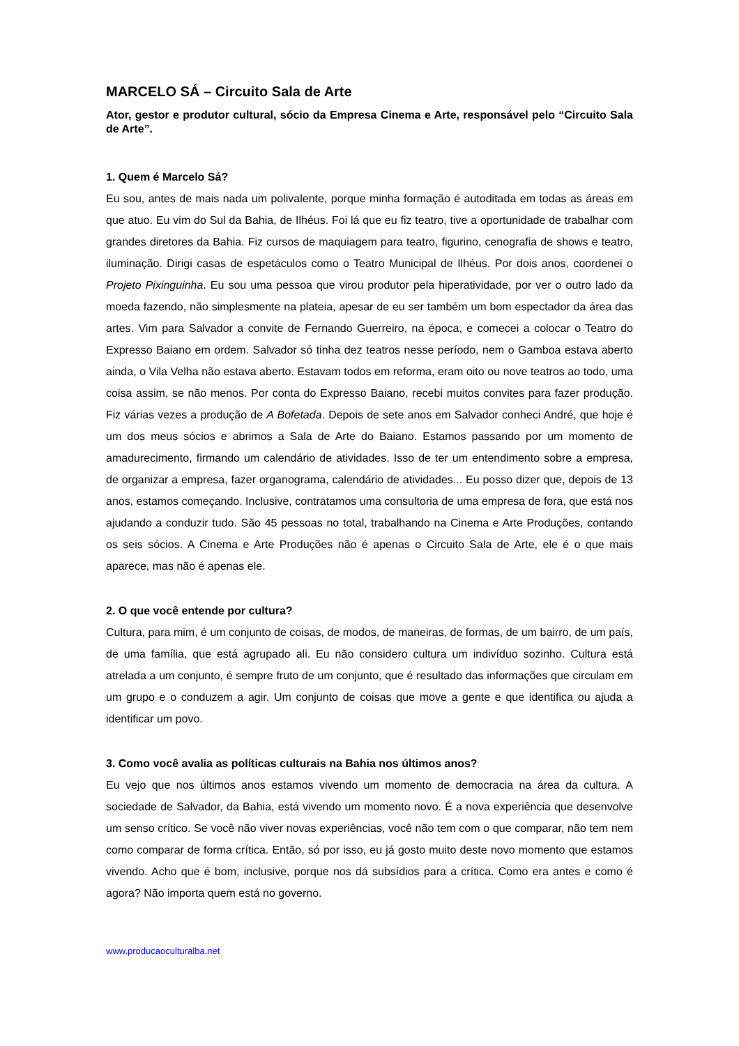MARCELO SÁ – Circuito Sala de Arte
Ator, gestor e produtor cultural, sócio da Empresa Cinema e Arte, responsável pelo “Circuito Sala de Arte”.
1. Quem é Marcelo Sá?
Eu sou, antes de mais nada um polivalente, porque minha formação é autoditada em todas as áreas em que atuo. Eu vim do Sul da Bahia, de Ilhéus. Foi lá que eu fiz teatro, tive a oportunidade de trabalhar com grandes diretores da Bahia. Fiz cursos de maquiagem para teatro, figurino, cenografia de shows e teatro, iluminação. Dirigi casas de espetáculos como o Teatro Municipal de Ilhéus. Por dois anos, coordenei o Projeto Pixinguinha. Eu sou uma pessoa que virou produtor pela hiperatividade, por ver o outro lado da moeda fazendo, não simplesmente na plateia, apesar de eu ser também um bom espectador da área das artes. Vim para Salvador a convite de Fernando Guerreiro, na época, e comecei a colocar o Teatro do Expresso Baiano em ordem. Salvador só tinha dez teatros nesse período, nem o Gamboa estava aberto ainda, o Vila Velha não estava aberto. Estavam todos em reforma, eram oito ou nove teatros ao todo, uma coisa assim, se não menos. Por conta do Expresso Baiano, recebi muitos convites para fazer produção. Fiz várias vezes a produção de A Bofetada. Depois de sete anos em Salvador conheci André, que hoje é um dos meus sócios e abrimos a Sala de Arte do Baiano. Estamos passando por um momento de amadurecimento, firmando um calendário de atividades. Isso de ter um entendimento sobre a empresa, de organizar a empresa, fazer organograma, calendário de atividades... Eu posso dizer que, depois de 13 anos, estamos começando. Inclusive, contratamos uma consultoria de uma empresa de fora, que está nos ajudando a conduzir tudo. São 45 pessoas no total, trabalhando na Cinema e Arte Produções, contando os seis sócios. A Cinema e Arte Produções não é apenas o Circuito Sala de Arte, ele é o que mais aparece, mas não é apenas ele.
2. O que você entende por cultura?
Cultura, para mim, é um conjunto de coisas, de modos, de maneiras, de formas, de um bairro, de um país, de uma família, que está agrupado ali. Eu não considero cultura um indivíduo sozinho. Cultura está atrelada a um conjunto, é sempre fruto de um conjunto, que é resultado das informações que circulam em um grupo e o conduzem a agir. Um conjunto de coisas que move a gente e que identifica ou ajuda a identificar um povo.
3. Como você avalia as políticas culturais na Bahia nos últimos anos?
Eu vejo que nos últimos anos estamos vivendo um momento de democracia na área da cultura. A sociedade de Salvador, da Bahia, está vivendo um momento novo. É a nova experiência que desenvolve um senso crítico. Se você não viver novas experiências, você não tem com o que comparar, não tem nem como comparar de forma crítica. Então, só por isso, eu já gosto muito deste novo momento que estamos vivendo. Acho que é bom, inclusive, porque nos dá subsídios para a crítica. Como era antes e como é agora? Não importa quem está no governo.
www.producaoculturalba.net